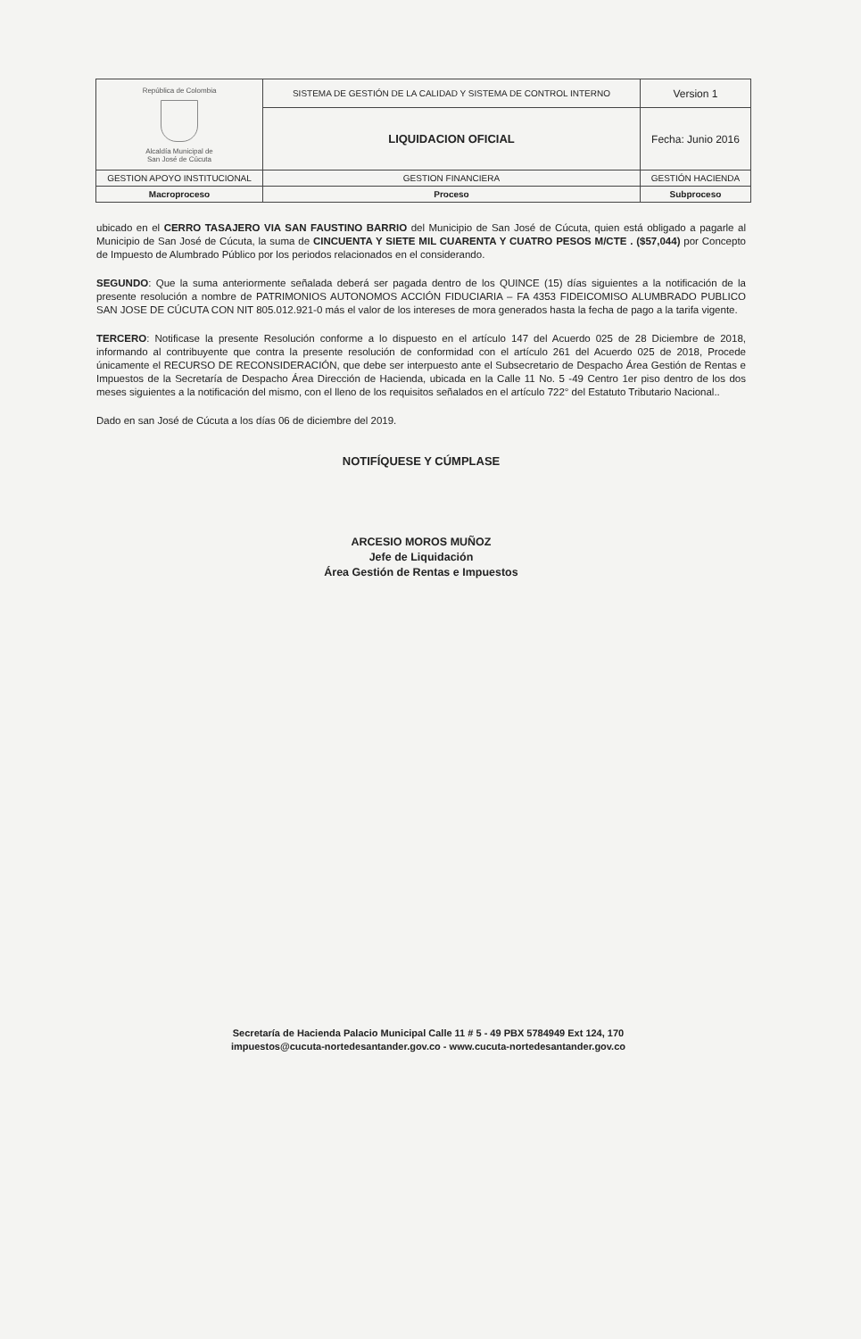| República de Colombia Alcaldía Municipal de San José de Cúcuta | SISTEMA DE GESTIÓN DE LA CALIDAD Y SISTEMA DE CONTROL INTERNO | Version 1 |
| | LIQUIDACION OFICIAL | Fecha: Junio 2016 |
| GESTION APOYO INSTITUCIONAL | GESTION FINANCIERA | GESTIÓN HACIENDA |
| Macroproceso | Proceso | Subproceso |
ubicado en el CERRO TASAJERO VIA SAN FAUSTINO BARRIO del Municipio de San José de Cúcuta, quien está obligado a pagarle al Municipio de San José de Cúcuta, la suma de CINCUENTA Y SIETE MIL CUARENTA Y CUATRO PESOS M/CTE . ($57,044) por Concepto de Impuesto de Alumbrado Público por los periodos relacionados en el considerando.
SEGUNDO: Que la suma anteriormente señalada deberá ser pagada dentro de los QUINCE (15) días siguientes a la notificación de la presente resolución a nombre de PATRIMONIOS AUTONOMOS ACCIÓN FIDUCIARIA – FA 4353 FIDEICOMISO ALUMBRADO PUBLICO SAN JOSE DE CÚCUTA CON NIT 805.012.921-0 más el valor de los intereses de mora generados hasta la fecha de pago a la tarifa vigente.
TERCERO: Notificase la presente Resolución conforme a lo dispuesto en el artículo 147 del Acuerdo 025 de 28 Diciembre de 2018, informando al contribuyente que contra la presente resolución de conformidad con el artículo 261 del Acuerdo 025 de 2018, Procede únicamente el RECURSO DE RECONSIDERACIÓN, que debe ser interpuesto ante el Subsecretario de Despacho Área Gestión de Rentas e Impuestos de la Secretaría de Despacho Área Dirección de Hacienda, ubicada en la Calle 11 No. 5 -49 Centro 1er piso dentro de los dos meses siguientes a la notificación del mismo, con el lleno de los requisitos señalados en el artículo 722° del Estatuto Tributario Nacional..
Dado en san José de Cúcuta a los días 06 de diciembre del 2019.
NOTIFÍQUESE Y CÚMPLASE
ARCESIO MOROS MUÑOZ
Jefe de Liquidación
Área Gestión de Rentas e Impuestos
Secretaría de Hacienda Palacio Municipal Calle 11 # 5 - 49 PBX 5784949 Ext 124, 170
impuestos@cucuta-nortedesantander.gov.co - www.cucuta-nortedesantander.gov.co